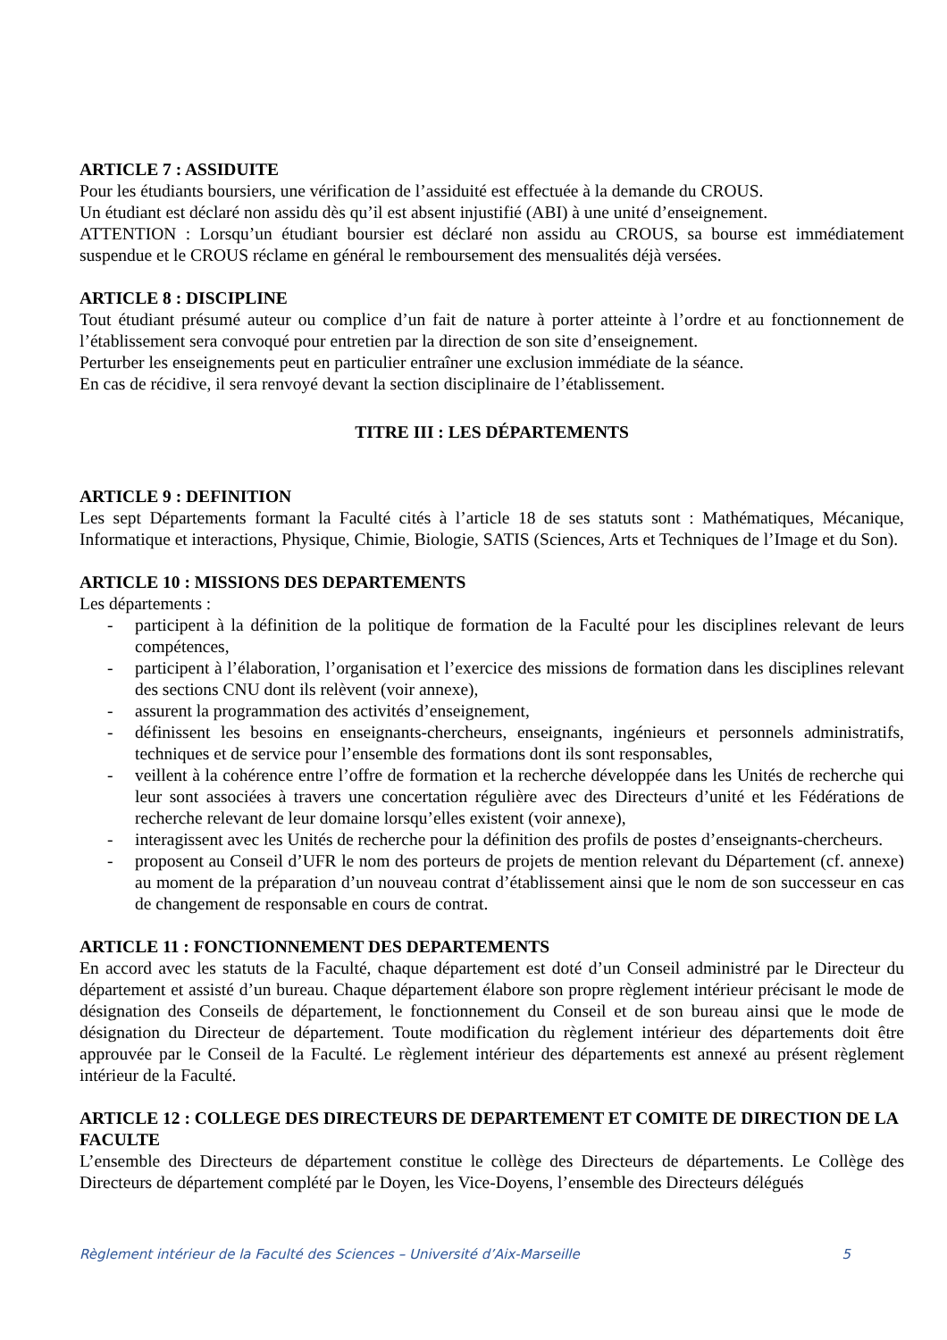ARTICLE 7 : ASSIDUITE
Pour les étudiants boursiers, une vérification de l’assiduité est effectuée à la demande du CROUS.
Un étudiant est déclaré non assidu dès qu’il est absent injustifié (ABI) à une unité d’enseignement.
ATTENTION : Lorsqu’un étudiant boursier est déclaré non assidu au CROUS, sa bourse est immédiatement suspendue et le CROUS réclame en général le remboursement des mensualités déjà versées.
ARTICLE 8 : DISCIPLINE
Tout étudiant présumé auteur ou complice d’un fait de nature à porter atteinte à l’ordre et au fonctionnement de l’établissement sera convoqué pour entretien par la direction de son site d’enseignement.
Perturber les enseignements peut en particulier entraîner une exclusion immédiate de la séance.
En cas de récidive, il sera renvoyé devant la section disciplinaire de l’établissement.
TITRE III : LES DÉPARTEMENTS
ARTICLE 9 : DEFINITION
Les sept Départements formant la Faculté cités à l’article 18 de ses statuts sont : Mathématiques, Mécanique, Informatique et interactions, Physique, Chimie, Biologie, SATIS (Sciences, Arts et Techniques de l’Image et du Son).
ARTICLE 10 : MISSIONS DES DEPARTEMENTS
Les départements :
- participent à la définition de la politique de formation de la Faculté pour les disciplines relevant de leurs compétences,
- participent à l’élaboration, l’organisation et l’exercice des missions de formation dans les disciplines relevant des sections CNU dont ils relèvent (voir annexe),
- assurent la programmation des activités d’enseignement,
- définissent les besoins en enseignants-chercheurs, enseignants, ingénieurs et personnels administratifs, techniques et de service pour l’ensemble des formations dont ils sont responsables,
- veillent à la cohérence entre l’offre de formation et la recherche développée dans les Unités de recherche qui leur sont associées à travers une concertation régulière avec des Directeurs d’unité et les Fédérations de recherche relevant de leur domaine lorsqu’elles existent (voir annexe),
- interagissent avec les Unités de recherche pour la définition des profils de postes d’enseignants-chercheurs.
- proposent au Conseil d’UFR le nom des porteurs de projets de mention relevant du Département (cf. annexe) au moment de la préparation d’un nouveau contrat d’établissement ainsi que le nom de son successeur en cas de changement de responsable en cours de contrat.
ARTICLE 11 : FONCTIONNEMENT DES DEPARTEMENTS
En accord avec les statuts de la Faculté, chaque département est doté d’un Conseil administré par le Directeur du département et assisté d’un bureau. Chaque département élabore son propre règlement intérieur précisant le mode de désignation des Conseils de département, le fonctionnement du Conseil et de son bureau ainsi que le mode de désignation du Directeur de département. Toute modification du règlement intérieur des départements doit être approuvée par le Conseil de la Faculté. Le règlement intérieur des départements est annexé au présent règlement intérieur de la Faculté.
ARTICLE 12 : COLLEGE DES DIRECTEURS DE DEPARTEMENT ET COMITE DE DIRECTION DE LA FACULTE
L’ensemble des Directeurs de département constitue le collège des Directeurs de départements. Le Collège des Directeurs de département complété par le Doyen, les Vice-Doyens, l’ensemble des Directeurs délégués
Règlement intérieur de la Faculté des Sciences – Université d’Aix-Marseille 5